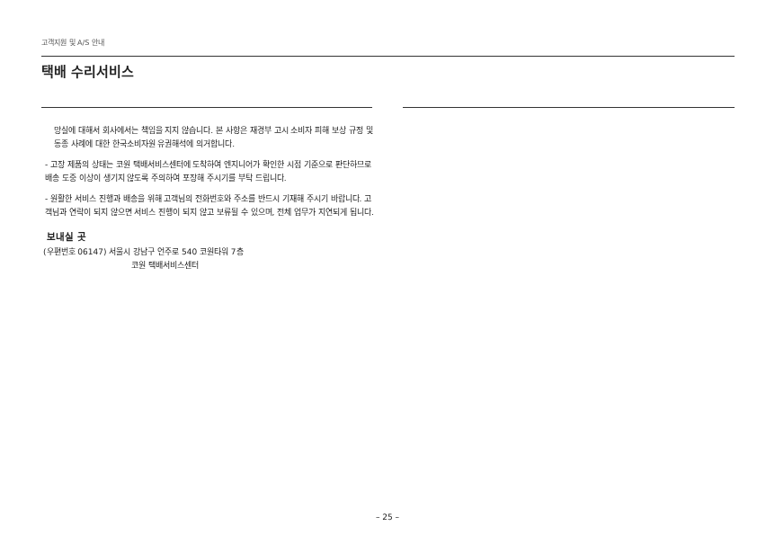고객지원 및 A/S 안내
택배 수리서비스
망실에 대해서 회사에서는 책임을 지지 않습니다. 본 사항은 재경부 고시 소비자 피해 보상 규정 및 동종 사례에 대한 한국소비자원 유권해석에 의거합니다.
- 고장 제품의 상태는 코원 택배서비스센터에 도착하여 엔지니어가 확인한 시점 기준으로 판단하므로 배송 도중 이상이 생기지 않도록 주의하여 포장해 주시기를 부탁 드립니다.
- 원활한 서비스 진행과 배송을 위해 고객님의 전화번호와 주소를 반드시 기재해 주시기 바랍니다. 고객님과 연락이 되지 않으면 서비스 진행이 되지 않고 보류될 수 있으며, 전체 업무가 지연되게 됩니다.
보내실 곳
(우편번호 06147) 서울시 강남구 언주로 540 코원타워 7층
코원 택배서비스센터
– 25 –